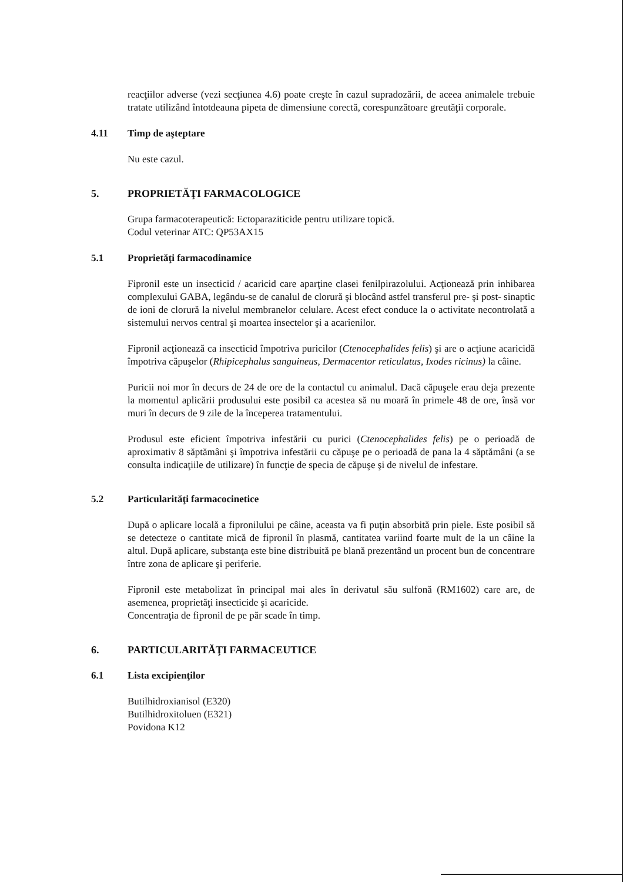reacţiilor adverse (vezi secţiunea 4.6) poate creşte în cazul supradozării, de aceea animalele trebuie tratate utilizând întotdeauna pipeta de dimensiune corectă, corespunzătoare greutăţii corporale.
4.11 Timp de aşteptare
Nu este cazul.
5. PROPRIETĂŢI FARMACOLOGICE
Grupa farmacoterapeutică: Ectoparaziticide pentru utilizare topică.
Codul veterinar ATC: QP53AX15
5.1 Proprietăţi farmacodinamice
Fipronil este un insecticid / acaricid care aparţine clasei fenilpirazolului. Acţionează prin inhibarea complexului GABA, legându-se de canalul de clorură şi blocând astfel transferul pre- şi post- sinaptic de ioni de clorură la nivelul membranelor celulare. Acest efect conduce la o activitate necontrolată a sistemului nervos central şi moartea insectelor şi a acarienilor.
Fipronil acţionează ca insecticid împotriva puricilor (Ctenocephalides felis) şi are o acţiune acaricidă împotriva căpuşelor (Rhipicephalus sanguineus, Dermacentor reticulatus, Ixodes ricinus) la câine.
Puricii noi mor în decurs de 24 de ore de la contactul cu animalul. Dacă căpuşele erau deja prezente la momentul aplicării produsului este posibil ca acestea să nu moară în primele 48 de ore, însă vor muri în decurs de 9 zile de la începerea tratamentului.
Produsul este eficient împotriva infestării cu purici (Ctenocephalides felis) pe o perioadă de aproximativ 8 săptămâni şi împotriva infestării cu căpuşe pe o perioadă de pana la 4 săptămâni (a se consulta indicaţiile de utilizare) în funcţie de specia de căpuşe şi de nivelul de infestare.
5.2 Particularităţi farmacocinetice
După o aplicare locală a fipronilului pe câine, aceasta va fi puţin absorbită prin piele. Este posibil să se detecteze o cantitate mică de fipronil în plasmă, cantitatea variind foarte mult de la un câine la altul. După aplicare, substanţa este bine distribuită pe blană prezentând un procent bun de concentrare între zona de aplicare şi periferie.
Fipronil este metabolizat în principal mai ales în derivatul său sulfonă (RM1602) care are, de asemenea, proprietăţi insecticide şi acaricide.
Concentraţia de fipronil de pe păr scade în timp.
6. PARTICULARITĂŢI FARMACEUTICE
6.1 Lista excipienţilor
Butilhidroxianisol (E320)
Butilhidroxitoluen (E321)
Povidona K12